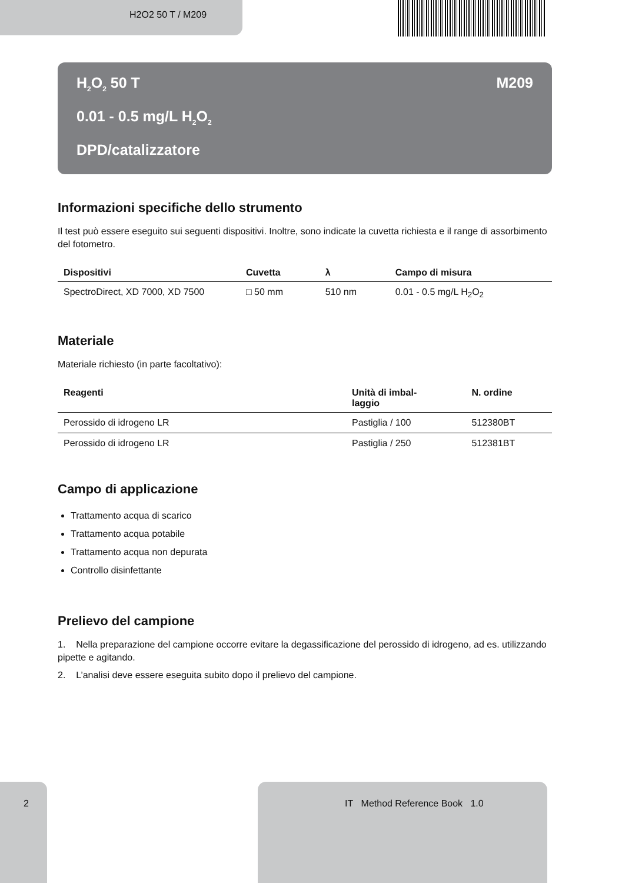H2O2 50 T / M209
H<sub>2</sub>O<sub>2</sub> 50 T M209
0.01 - 0.5 mg/L H<sub>2</sub>O<sub>2</sub>
DPD/catalizzatore
Informazioni specifiche dello strumento
Il test può essere eseguito sui seguenti dispositivi. Inoltre, sono indicate la cuvetta richiesta e il range di assorbimento del fotometro.
| Dispositivi | Cuvetta | λ | Campo di misura |
| --- | --- | --- | --- |
| SpectroDirect, XD 7000, XD 7500 | □ 50 mm | 510 nm | 0.01 - 0.5 mg/L H<sub>2</sub>O<sub>2</sub> |
Materiale
Materiale richiesto (in parte facoltativo):
| Reagenti | Unità di imbal- laggio | N. ordine |
| --- | --- | --- |
| Perossido di idrogeno LR | Pastiglia / 100 | 512380BT |
| Perossido di idrogeno LR | Pastiglia / 250 | 512381BT |
Campo di applicazione
Trattamento acqua di scarico
Trattamento acqua potabile
Trattamento acqua non depurata
Controllo disinfettante
Prelievo del campione
1. Nella preparazione del campione occorre evitare la degassificazione del perossido di idrogeno, ad es. utilizzando pipette e agitando.
2. L’analisi deve essere eseguita subito dopo il prelievo del campione.
2 IT Method Reference Book 1.0